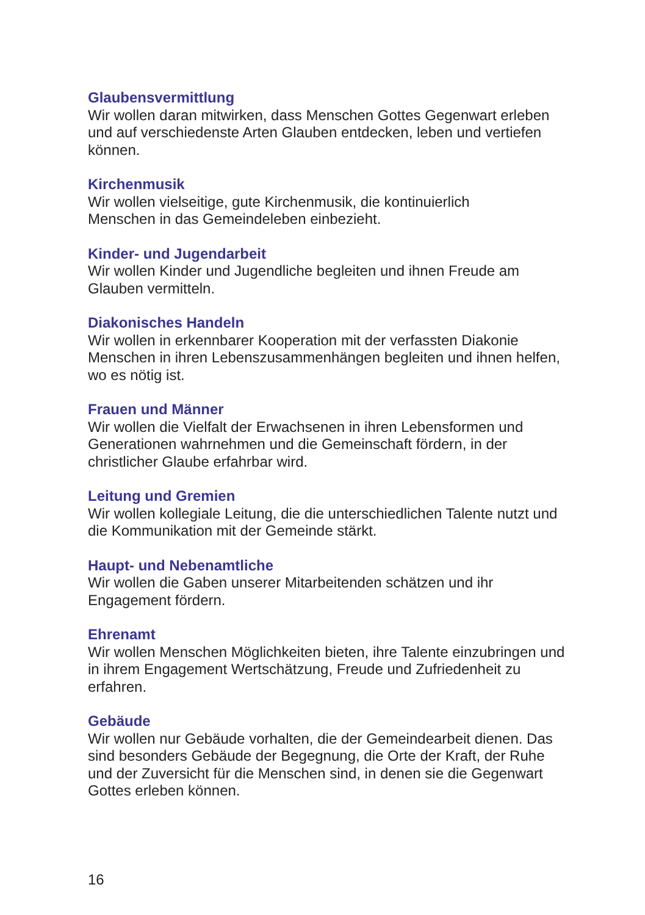Glaubensvermittlung
Wir wollen daran mitwirken, dass Menschen Gottes Gegenwart erleben und auf verschiedenste Arten Glauben entdecken, leben und vertiefen können.
Kirchenmusik
Wir wollen vielseitige, gute Kirchenmusik, die kontinuierlich
Menschen in das Gemeindeleben einbezieht.
Kinder- und Jugendarbeit
Wir wollen Kinder und Jugendliche begleiten und ihnen Freude am Glauben vermitteln.
Diakonisches Handeln
Wir wollen in erkennbarer Kooperation mit der verfassten Diakonie Menschen in ihren Lebenszusammenhängen begleiten und ihnen helfen, wo es nötig ist.
Frauen und Männer
Wir wollen die Vielfalt der Erwachsenen in ihren Lebensformen und Generationen wahrnehmen und die Gemeinschaft fördern, in der christlicher Glaube erfahrbar wird.
Leitung und Gremien
Wir wollen kollegiale Leitung, die die unterschiedlichen Talente nutzt und die Kommunikation mit der Gemeinde stärkt.
Haupt- und Nebenamtliche
Wir wollen die Gaben unserer Mitarbeitenden schätzen und ihr Engagement fördern.
Ehrenamt
Wir wollen Menschen Möglichkeiten bieten, ihre Talente einzubringen und in ihrem Engagement Wertschätzung, Freude und Zufriedenheit zu erfahren.
Gebäude
Wir wollen nur Gebäude vorhalten, die der Gemeindearbeit dienen. Das sind besonders Gebäude der Begegnung, die Orte der Kraft, der Ruhe und der Zuversicht für die Menschen sind, in denen sie die Gegenwart Gottes erleben können.
16